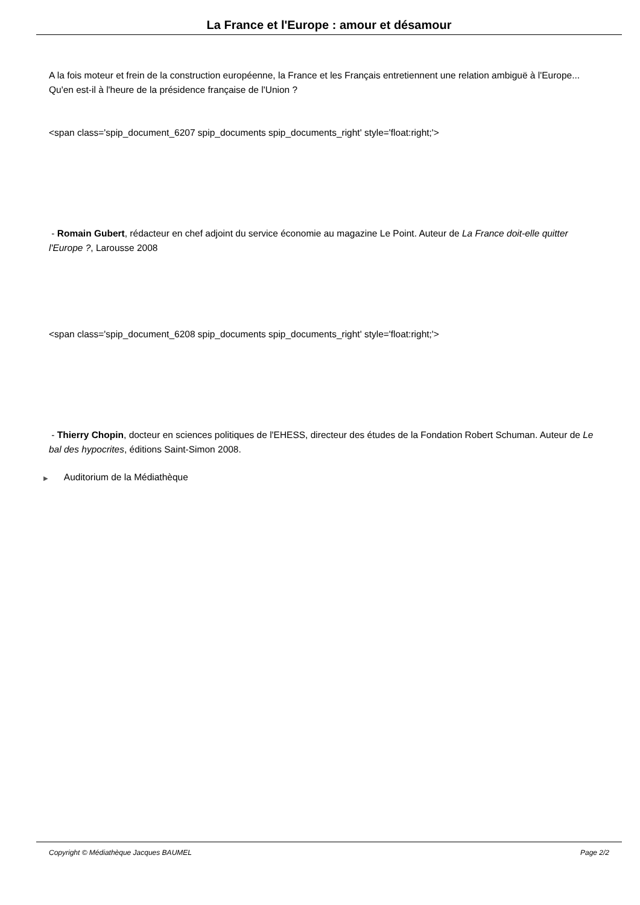La France et l'Europe : amour et désamour
A la fois moteur et frein de la construction européenne, la France et les Français entretiennent une relation ambiguë à l'Europe... Qu'en est-il à l'heure de la présidence française de l'Union ?
<span class='spip_document_6207 spip_documents spip_documents_right' style='float:right;'>
- Romain Gubert, rédacteur en chef adjoint du service économie au magazine Le Point. Auteur de La France doit-elle quitter l'Europe ?, Larousse 2008
<span class='spip_document_6208 spip_documents spip_documents_right' style='float:right;'>
- Thierry Chopin, docteur en sciences politiques de l'EHESS, directeur des études de la Fondation Robert Schuman. Auteur de Le bal des hypocrites, éditions Saint-Simon 2008.
▶ Auditorium de la Médiathèque
Copyright © Médiathèque Jacques BAUMEL Page 2/2